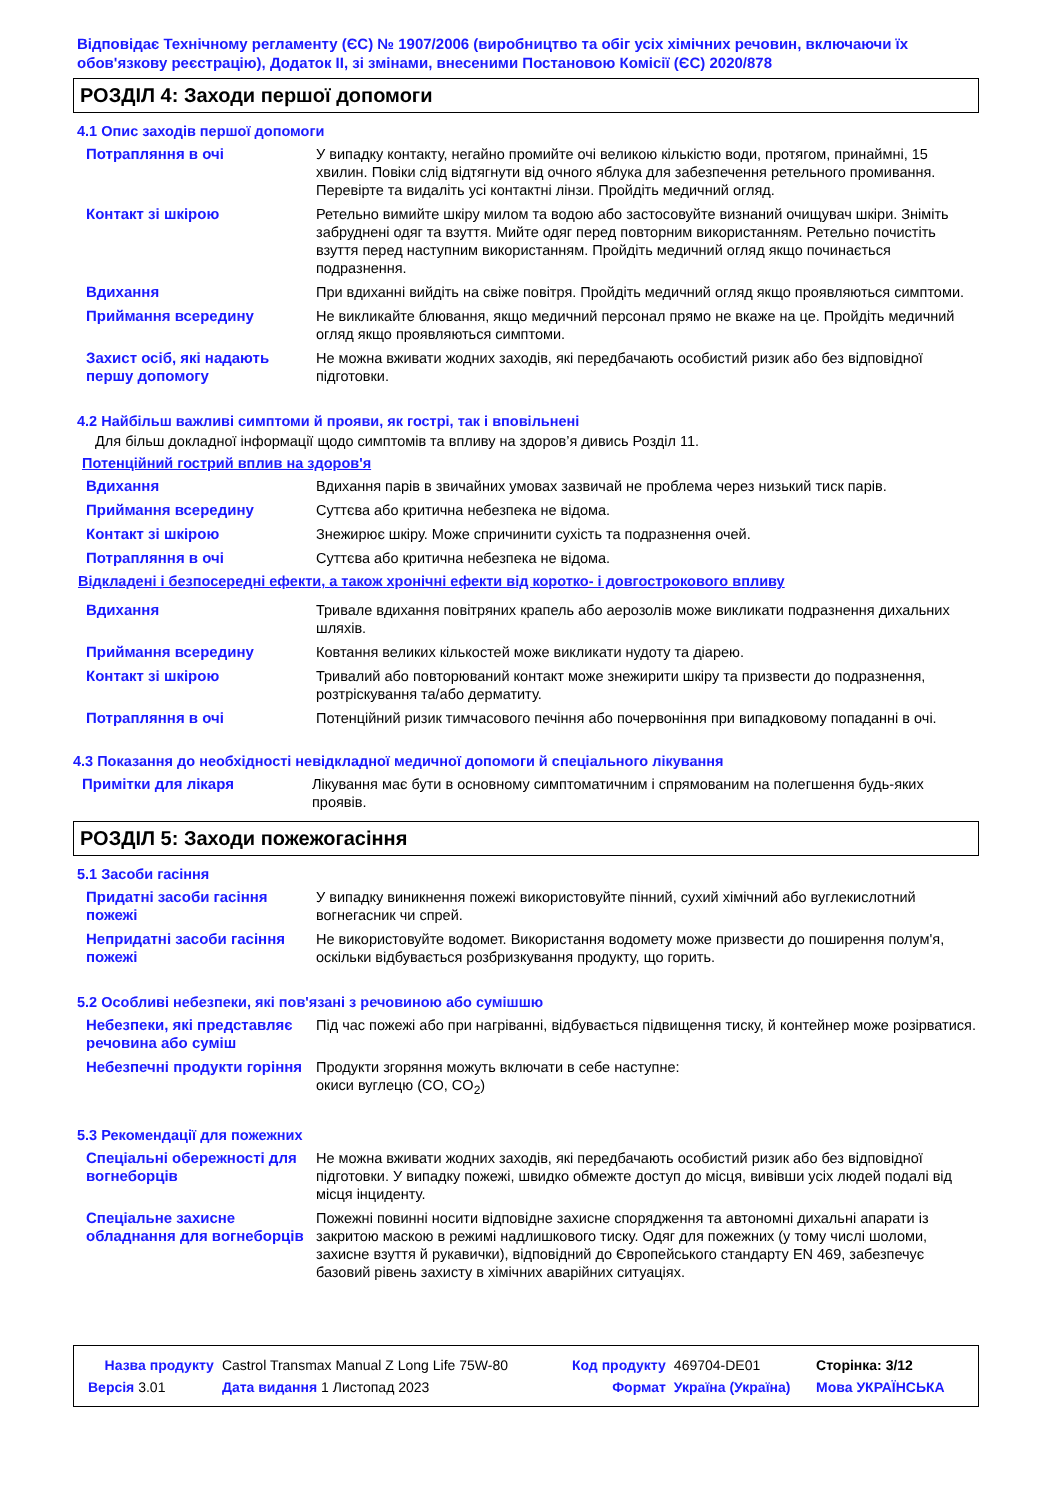Відповідає Технічному регламенту (ЄС) № 1907/2006 (виробництво та обіг усіх хімічних речовин, включаючи їх обов'язкову реєстрацію), Додаток II, зі змінами, внесеними Постановою Комісії (ЄС) 2020/878
РОЗДІЛ 4: Заходи першої допомоги
4.1 Опис заходів першої допомоги
| Потрапляння в очі | У випадку контакту, негайно промийте очі великою кількістю води, протягом, принаймні, 15 хвилин. Повіки слід відтягнути від очного яблука для забезпечення ретельного промивання. Перевірте та видаліть усі контактні лінзи. Пройдіть медичний огляд. |
| Контакт зі шкірою | Ретельно вимийте шкіру милом та водою або застосовуйте визнаний очищувач шкіри. Зніміть забруднені одяг та взуття. Мийте одяг перед повторним використанням. Ретельно почистіть взуття перед наступним використанням. Пройдіть медичний огляд якщо починається подразнення. |
| Вдихання | При вдиханні вийдіть на свіже повітря. Пройдіть медичний огляд якщо проявляються симптоми. |
| Приймання всередину | Не викликайте блювання, якщо медичний персонал прямо не вкаже на це. Пройдіть медичний огляд якщо проявляються симптоми. |
| Захист осіб, які надають першу допомогу | Не можна вживати жодних заходів, які передбачають особистий ризик або без відповідної підготовки. |
4.2 Найбільш важливі симптоми й прояви, як гострі, так і вповільнені
Для більш докладної інформації щодо симптомів та впливу на здоров’я дивись Розділ 11.
Потенційний гострий вплив на здоров'я
| Вдихання | Вдихання парів в звичайних умовах зазвичай не проблема через низький тиск парів. |
| Приймання всередину | Суттєва або критична небезпека не відома. |
| Контакт зі шкірою | Знежирює шкіру. Може спричинити сухість та подразнення очей. |
| Потрапляння в очі | Суттєва або критична небезпека не відома. |
Відкладені і безпосередні ефекти, а також хронічні ефекти від коротко- і довгострокового впливу
| Вдихання | Тривале вдихання повітряних крапель або аерозолів може викликати подразнення дихальних шляхів. |
| Приймання всередину | Ковтання великих кількостей може викликати нудоту та діарею. |
| Контакт зі шкірою | Тривалий або повторюваний контакт може знежирити шкіру та призвести до подразнення, розтріскування та/або дерматиту. |
| Потрапляння в очі | Потенційний ризик тимчасового печіння або почервоніння при випадковому попаданні в очі. |
4.3 Показання до необхідності невідкладної медичної допомоги й спеціального лікування
| Примітки для лікаря | Лікування має бути в основному симптоматичним і спрямованим на полегшення будь-яких проявів. |
РОЗДІЛ 5: Заходи пожежогасіння
5.1 Засоби гасіння
| Придатні засоби гасіння пожежі | У випадку виникнення пожежі використовуйте пінний, сухий хімічний або вуглекислотний вогнегасник чи спрей. |
| Непридатні засоби гасіння пожежі | Не використовуйте водомет. Використання водомету може призвести до поширення полум'я, оскільки відбувається розбризкування продукту, що горить. |
5.2 Особливі небезпеки, які пов'язані з речовиною або сумішшю
| Небезпеки, які представляє речовина або суміш | Під час пожежі або при нагріванні, відбувається підвищення тиску, й контейнер може розірватися. |
| Небезпечні продукти горіння | Продукти згоряння можуть включати в себе наступне: окиси вуглецю (CO, CO<sub>2</sub>) |
5.3 Рекомендації для пожежних
| Спеціальні обережності для вогнеборців | Не можна вживати жодних заходів, які передбачають особистий ризик або без відповідної підготовки. У випадку пожежі, швидко обмежте доступ до місця, вивівши усіх людей подалі від місця інциденту. |
| Спеціальне захисне обладнання для вогнеборців | Пожежні повинні носити відповідне захисне спорядження та автономні дихальні апарати із закритою маскою в режимі надлишкового тиску. Одяг для пожежних (у тому числі шоломи, захисне взуття й рукавички), відповідний до Європейського стандарту EN 469, забезпечує базовий рівень захисту в хімічних аварійних ситуаціях. |
| Назва продукту | Castrol Transmax Manual Z Long Life 75W-80 | Код продукту | 469704-DE01 | Сторінка: 3/12 |
| Версія 3.01 | Дата видання 1 Листопад 2023 | Формат | Україна (Україна) | Мова УКРАЇНСЬКА |